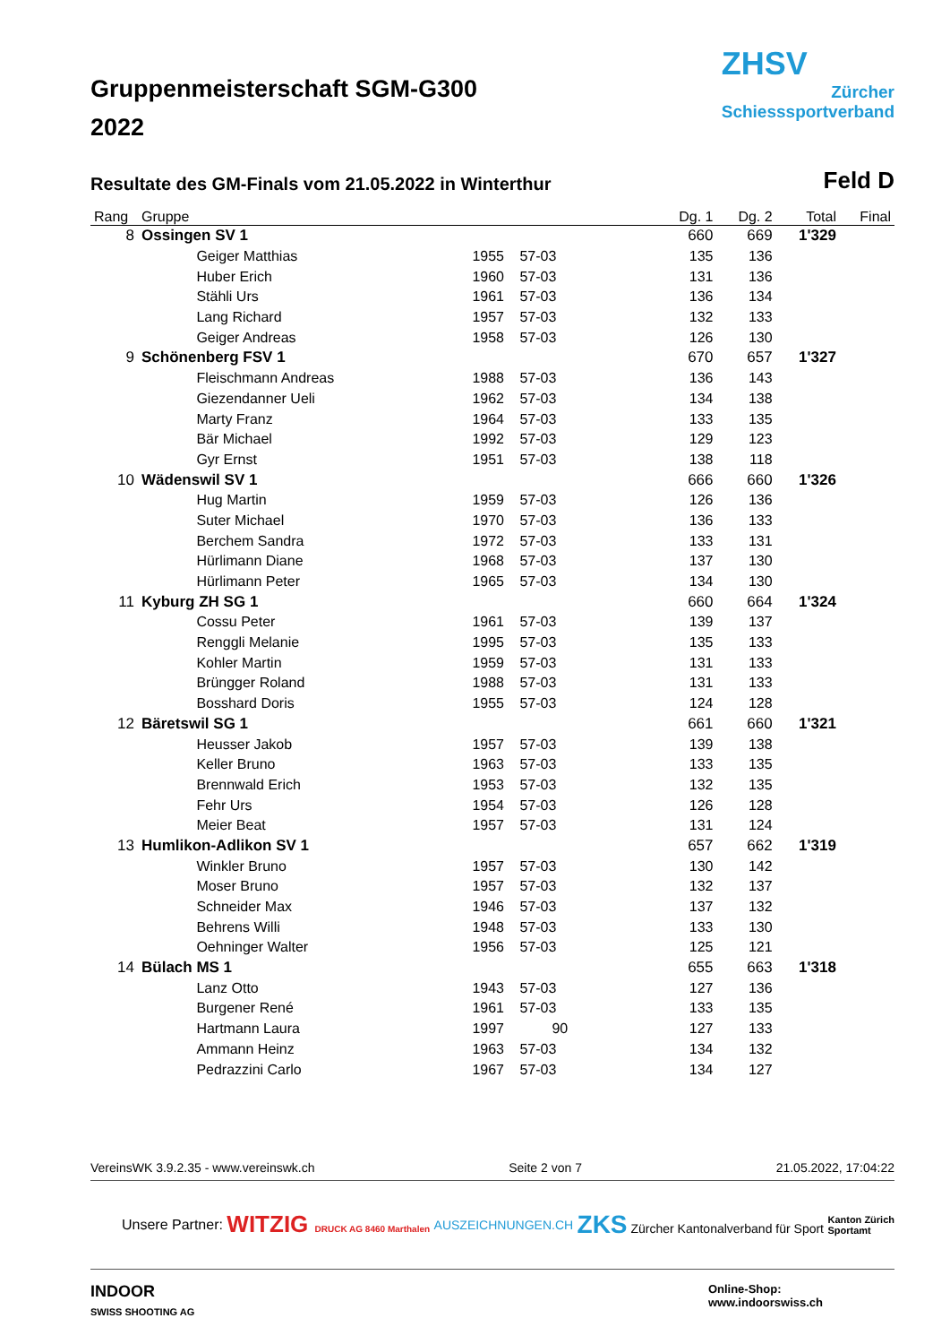Gruppenmeisterschaft SGM-G300
2022
ZHSV
Zürcher
Schiesssportverband
Resultate des GM-Finals vom 21.05.2022 in Winterthur
Feld D
| Rang | Gruppe | | | | Dg. 1 | Dg. 2 | Total | Final |
| --- | --- | --- | --- | --- | --- | --- | --- | --- |
| 8 | Ossingen SV 1 | | | | 660 | 669 | 1'329 | |
| | | Geiger Matthias | 1955 | 57-03 | 135 | 136 | | |
| | | Huber Erich | 1960 | 57-03 | 131 | 136 | | |
| | | Stähli Urs | 1961 | 57-03 | 136 | 134 | | |
| | | Lang Richard | 1957 | 57-03 | 132 | 133 | | |
| | | Geiger Andreas | 1958 | 57-03 | 126 | 130 | | |
| 9 | Schönenberg FSV 1 | | | | 670 | 657 | 1'327 | |
| | | Fleischmann Andreas | 1988 | 57-03 | 136 | 143 | | |
| | | Giezendanner Ueli | 1962 | 57-03 | 134 | 138 | | |
| | | Marty Franz | 1964 | 57-03 | 133 | 135 | | |
| | | Bär Michael | 1992 | 57-03 | 129 | 123 | | |
| | | Gyr Ernst | 1951 | 57-03 | 138 | 118 | | |
| 10 | Wädenswil SV 1 | | | | 666 | 660 | 1'326 | |
| | | Hug Martin | 1959 | 57-03 | 126 | 136 | | |
| | | Suter Michael | 1970 | 57-03 | 136 | 133 | | |
| | | Berchem Sandra | 1972 | 57-03 | 133 | 131 | | |
| | | Hürlimann Diane | 1968 | 57-03 | 137 | 130 | | |
| | | Hürlimann Peter | 1965 | 57-03 | 134 | 130 | | |
| 11 | Kyburg ZH SG 1 | | | | 660 | 664 | 1'324 | |
| | | Cossu Peter | 1961 | 57-03 | 139 | 137 | | |
| | | Renggli Melanie | 1995 | 57-03 | 135 | 133 | | |
| | | Kohler Martin | 1959 | 57-03 | 131 | 133 | | |
| | | Brüngger Roland | 1988 | 57-03 | 131 | 133 | | |
| | | Bosshard Doris | 1955 | 57-03 | 124 | 128 | | |
| 12 | Bäretswil SG 1 | | | | 661 | 660 | 1'321 | |
| | | Heusser Jakob | 1957 | 57-03 | 139 | 138 | | |
| | | Keller Bruno | 1963 | 57-03 | 133 | 135 | | |
| | | Brennwald Erich | 1953 | 57-03 | 132 | 135 | | |
| | | Fehr Urs | 1954 | 57-03 | 126 | 128 | | |
| | | Meier Beat | 1957 | 57-03 | 131 | 124 | | |
| 13 | Humlikon-Adlikon SV 1 | | | | 657 | 662 | 1'319 | |
| | | Winkler Bruno | 1957 | 57-03 | 130 | 142 | | |
| | | Moser Bruno | 1957 | 57-03 | 132 | 137 | | |
| | | Schneider Max | 1946 | 57-03 | 137 | 132 | | |
| | | Behrens Willi | 1948 | 57-03 | 133 | 130 | | |
| | | Oehninger Walter | 1956 | 57-03 | 125 | 121 | | |
| 14 | Bülach MS 1 | | | | 655 | 663 | 1'318 | |
| | | Lanz Otto | 1943 | 57-03 | 127 | 136 | | |
| | | Burgener René | 1961 | 57-03 | 133 | 135 | | |
| | | Hartmann Laura | 1997 | 90 | 127 | 133 | | |
| | | Ammann Heinz | 1963 | 57-03 | 134 | 132 | | |
| | | Pedrazzini Carlo | 1967 | 57-03 | 134 | 127 | | |
VereinsWK 3.9.2.35 - www.vereinswk.ch Seite 2 von 7 21.05.2022, 17:04:22
Unsere Partner: WITZIG DRUCK AG 8460 Marthalen AUSZEICHNUNGEN.CH ZKS Zürcher Kantonalverband für Sport Kanton Zürich
Sportamt
INDOOR
SWISS SHOOTING AG Online-Shop:
www.indoorswiss.ch